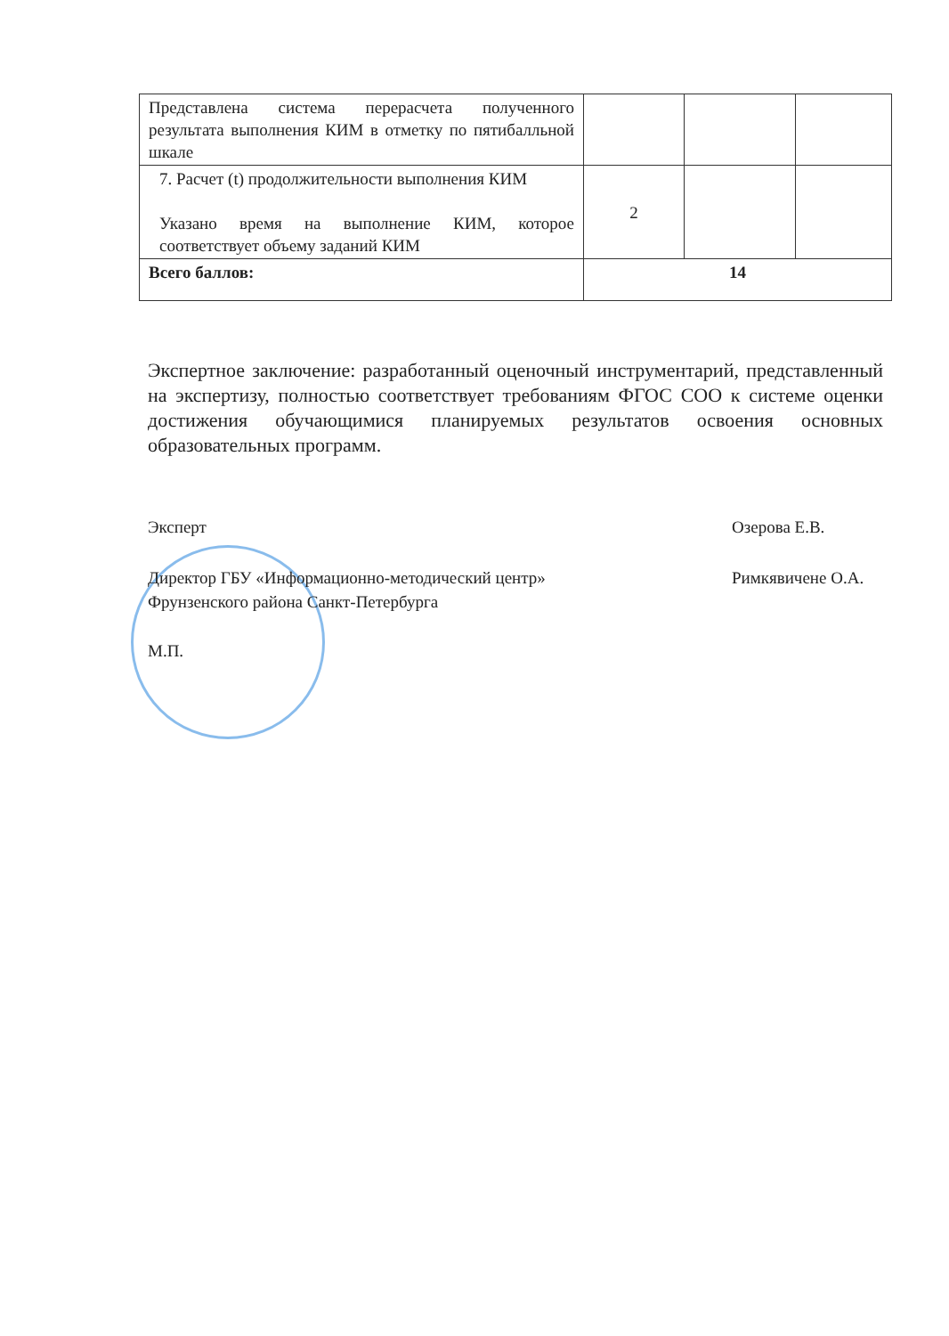| Представлена система перерасчета полученного результата выполнения КИМ в отметку по пятибалльной шкале | | | |
| 7. Расчет (t) продолжительности выполнения КИМ Указано время на выполнение КИМ, которое соответствует объему заданий КИМ | 2 | | |
| Всего баллов: | 14 | | |
Экспертное заключение: разработанный оценочный инструментарий, представленный на экспертизу, полностью соответствует требованиям ФГОС СОО к системе оценки достижения обучающимися планируемых результатов освоения основных образовательных программ.
Эксперт Озерова Е.В.
Директор ГБУ «Информационно-методический центр»
Фрунзенского района Санкт-Петербурга Римкявичене О.А.
М.П.